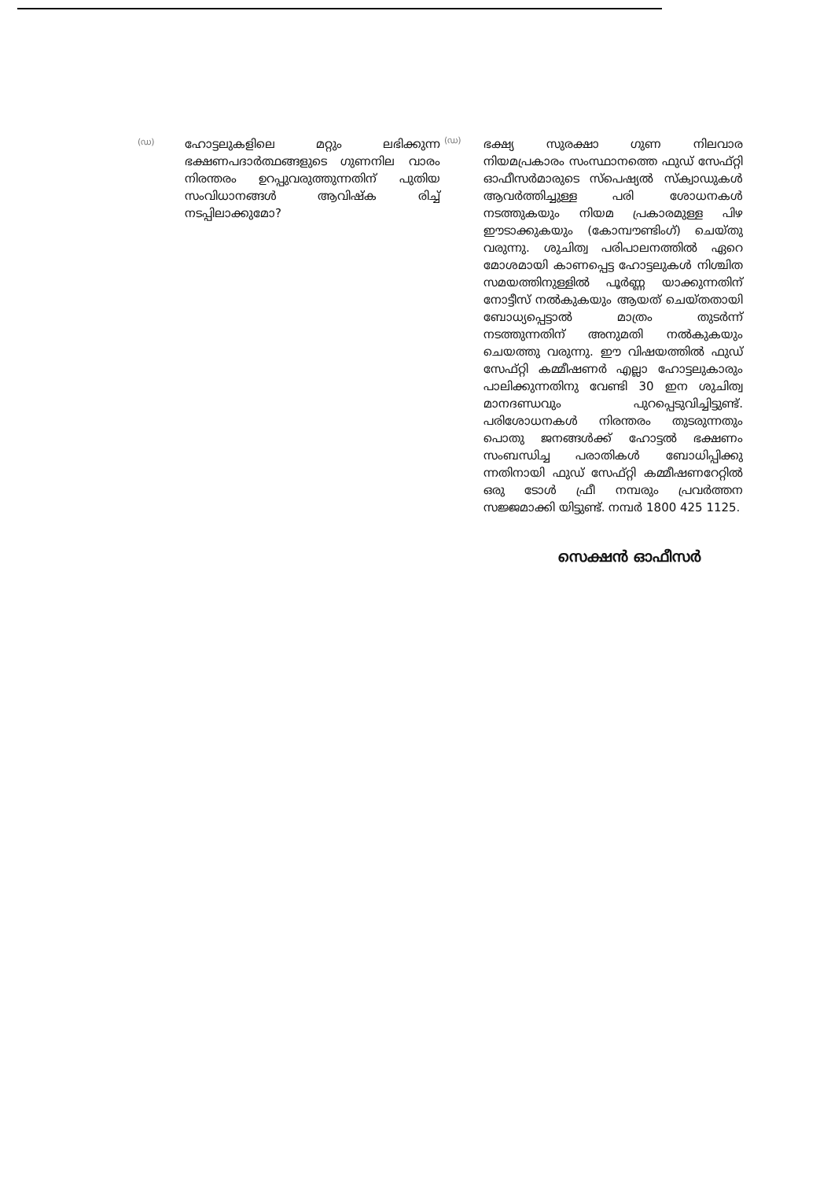(ഡ)
ഹോട്ടലുകളിലെ മറ്റും ലഭിക്കുന്ന ഭക്ഷണപദാർത്ഥങ്ങളുടെ ഗുണനില വാരം നിരന്തരം ഉറപ്പുവരുത്തുന്നതിന് പുതിയ സംവിധാനങ്ങൾ ആവിഷ്ക രിച്ച് നടപ്പിലാക്കുമോ?
(ഡ)
ഭക്ഷ്യ സുരക്ഷാ ഗുണ നിലവാര നിയമപ്രകാരം സംസ്ഥാനത്തെ ഫുഡ് സേഫ്റ്റി ഓഫീസർമാരുടെ സ്പെഷ്യൽ സ്ക്വാഡുകൾ ആവർത്തിച്ചുള്ള പരി ശോധനകൾ നടത്തുകയും നിയമ പ്രകാരമുള്ള പിഴ ഈടാക്കുകയും (കോമ്പൗണ്ടിംഗ്) ചെയ്തു വരുന്നു. ശുചിത്വ പരിപാലനത്തിൽ ഏറെ മോശമായി കാണപ്പെട്ട ഹോട്ടലുകൾ നിശ്ചിത സമയത്തിനുള്ളിൽ പൂർണ്ണ യാക്കുന്നതിന് നോട്ടീസ് നൽകുകയും ആയത് ചെയ്തതായി ബോധ്യപ്പെട്ടാൽ മാത്രം തുടർന്ന് നടത്തുന്നതിന് അനുമതി നൽകുകയും ചെയത്തു വരുന്നു. ഈ വിഷയത്തിൽ ഫുഡ് സേഫ്റ്റി കമ്മീഷണർ എല്ലാ ഹോട്ടലുകാരും പാലിക്കുന്നതിനു വേണ്ടി 30 ഇന ശുചിത്വ മാനദണ്ഡവും പുറപ്പെടുവിച്ചിട്ടുണ്ട്. പരിശോധനകൾ നിരന്തരം തുടരുന്നതും പൊതു ജനങ്ങൾക്ക് ഹോട്ടൽ ഭക്ഷണം സംബന്ധിച്ച പരാതികൾ ബോധിപ്പിക്കു ന്നതിനായി ഫുഡ് സേഫ്റ്റി കമ്മീഷണറേറ്റിൽ ഒരു ടോൾ ഫ്രീ നമ്പരും പ്രവർത്തന സജ്ജമാക്കി യിട്ടുണ്ട്. നമ്പർ 1800 425 1125.
സെക്ഷൻ ഓഫീസർ